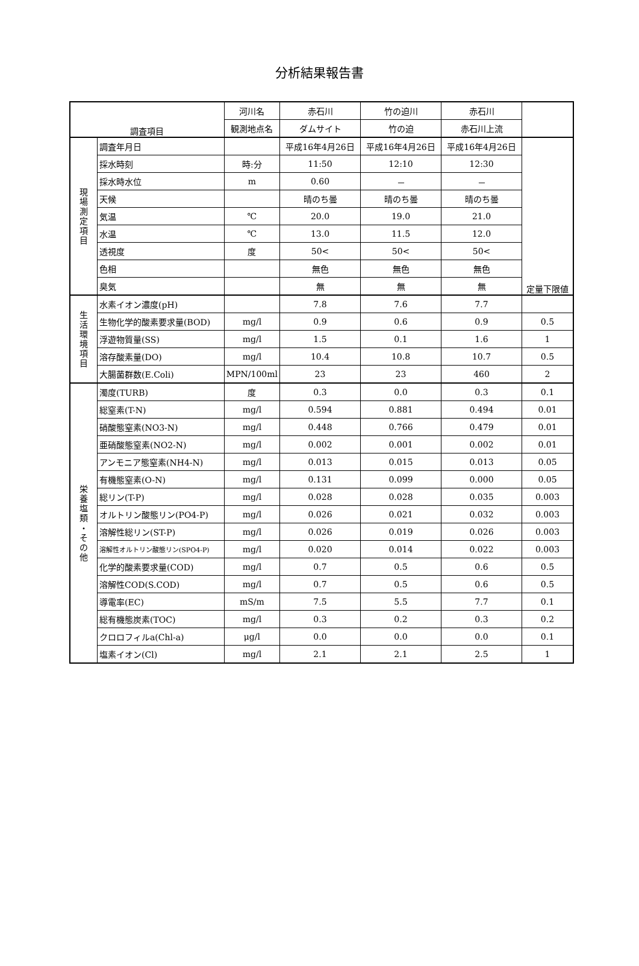分析結果報告書
| 調査項目 | | 河川名 | 赤石川 | 竹の迫川 | 赤石川 | |
| --- | --- | --- | --- | --- | --- | --- |
| | | 観測地点名 | ダムサイト | 竹の迫 | 赤石川上流 | |
| 現 場 測 定 項 目 | 調査年月日 | | 平成16年4月26日 | 平成16年4月26日 | 平成16年4月26日 | 定量下限値 |
| | 採水時刻 | 時:分 | 11:50 | 12:10 | 12:30 | |
| | 採水時水位 | m | 0.60 | － | － | |
| | 天候 | | 晴のち曇 | 晴のち曇 | 晴のち曇 | |
| | 気温 | ℃ | 20.0 | 19.0 | 21.0 | |
| | 水温 | ℃ | 13.0 | 11.5 | 12.0 | |
| | 透視度 | 度 | 50< | 50< | 50< | |
| | 色相 | | 無色 | 無色 | 無色 | |
| | 臭気 | | 無 | 無 | 無 | |
| 生 活 環 境 項 目 | 水素イオン濃度(pH) | | 7.8 | 7.6 | 7.7 | |
| | 生物化学的酸素要求量(BOD) | mg/l | 0.9 | 0.6 | 0.9 | 0.5 |
| | 浮遊物質量(SS) | mg/l | 1.5 | 0.1 | 1.6 | 1 |
| | 溶存酸素量(DO) | mg/l | 10.4 | 10.8 | 10.7 | 0.5 |
| | 大腸菌群数(E.Coli) | MPN/100ml | 23 | 23 | 460 | 2 |
| 栄 養 塩 類 ・ そ の 他 | 濁度(TURB) | 度 | 0.3 | 0.0 | 0.3 | 0.1 |
| | 総窒素(T-N) | mg/l | 0.594 | 0.881 | 0.494 | 0.01 |
| | 硝酸態窒素(NO3-N) | mg/l | 0.448 | 0.766 | 0.479 | 0.01 |
| | 亜硝酸態窒素(NO2-N) | mg/l | 0.002 | 0.001 | 0.002 | 0.01 |
| | アンモニア態窒素(NH4-N) | mg/l | 0.013 | 0.015 | 0.013 | 0.05 |
| | 有機態窒素(O-N) | mg/l | 0.131 | 0.099 | 0.000 | 0.05 |
| | 総リン(T-P) | mg/l | 0.028 | 0.028 | 0.035 | 0.003 |
| | オルトリン酸態リン(PO4-P) | mg/l | 0.026 | 0.021 | 0.032 | 0.003 |
| | 溶解性総リン(ST-P) | mg/l | 0.026 | 0.019 | 0.026 | 0.003 |
| | 溶解性オルトリン酸態リン(SPO4-P) | mg/l | 0.020 | 0.014 | 0.022 | 0.003 |
| | 化学的酸素要求量(COD) | mg/l | 0.7 | 0.5 | 0.6 | 0.5 |
| | 溶解性COD(S.COD) | mg/l | 0.7 | 0.5 | 0.6 | 0.5 |
| | 導電率(EC) | mS/m | 7.5 | 5.5 | 7.7 | 0.1 |
| | 総有機態炭素(TOC) | mg/l | 0.3 | 0.2 | 0.3 | 0.2 |
| | クロロフィルa(Chl-a) | μg/l | 0.0 | 0.0 | 0.0 | 0.1 |
| | 塩素イオン(Cl) | mg/l | 2.1 | 2.1 | 2.5 | 1 |